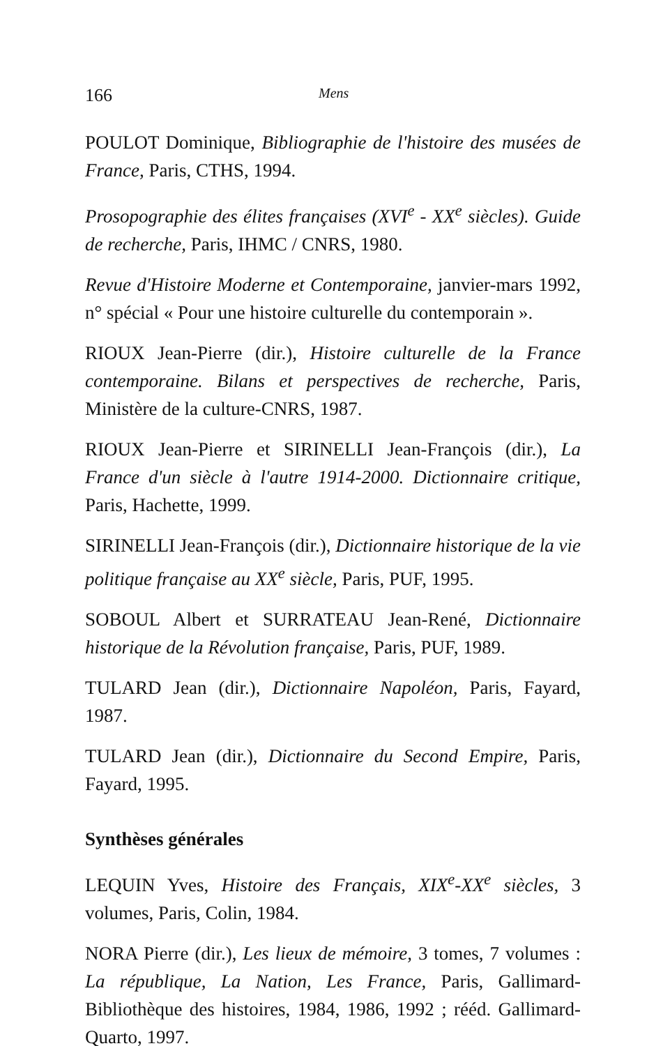166 Mens
POULOT Dominique, Bibliographie de l'histoire des musées de France, Paris, CTHS, 1994.
Prosopographie des élites françaises (XVI<sup>e</sup> - XX<sup>e</sup> siècles). Guide de recherche, Paris, IHMC / CNRS, 1980.
Revue d'Histoire Moderne et Contemporaine, janvier-mars 1992, n° spécial « Pour une histoire culturelle du contemporain ».
RIOUX Jean-Pierre (dir.), Histoire culturelle de la France contemporaine. Bilans et perspectives de recherche, Paris, Ministère de la culture-CNRS, 1987.
RIOUX Jean-Pierre et SIRINELLI Jean-François (dir.), La France d'un siècle à l'autre 1914-2000. Dictionnaire critique, Paris, Hachette, 1999.
SIRINELLI Jean-François (dir.), Dictionnaire historique de la vie politique française au XX<sup>e</sup> siècle, Paris, PUF, 1995.
SOBOUL Albert et SURRATEAU Jean-René, Dictionnaire historique de la Révolution française, Paris, PUF, 1989.
TULARD Jean (dir.), Dictionnaire Napoléon, Paris, Fayard, 1987.
TULARD Jean (dir.), Dictionnaire du Second Empire, Paris, Fayard, 1995.
Synthèses générales
LEQUIN Yves, Histoire des Français, XIX<sup>e</sup>-XX<sup>e</sup> siècles, 3 volumes, Paris, Colin, 1984.
NORA Pierre (dir.), Les lieux de mémoire, 3 tomes, 7 volumes : La république, La Nation, Les France, Paris, Gallimard-Bibliothèque des histoires, 1984, 1986, 1992 ; rééd. Gallimard-Quarto, 1997.